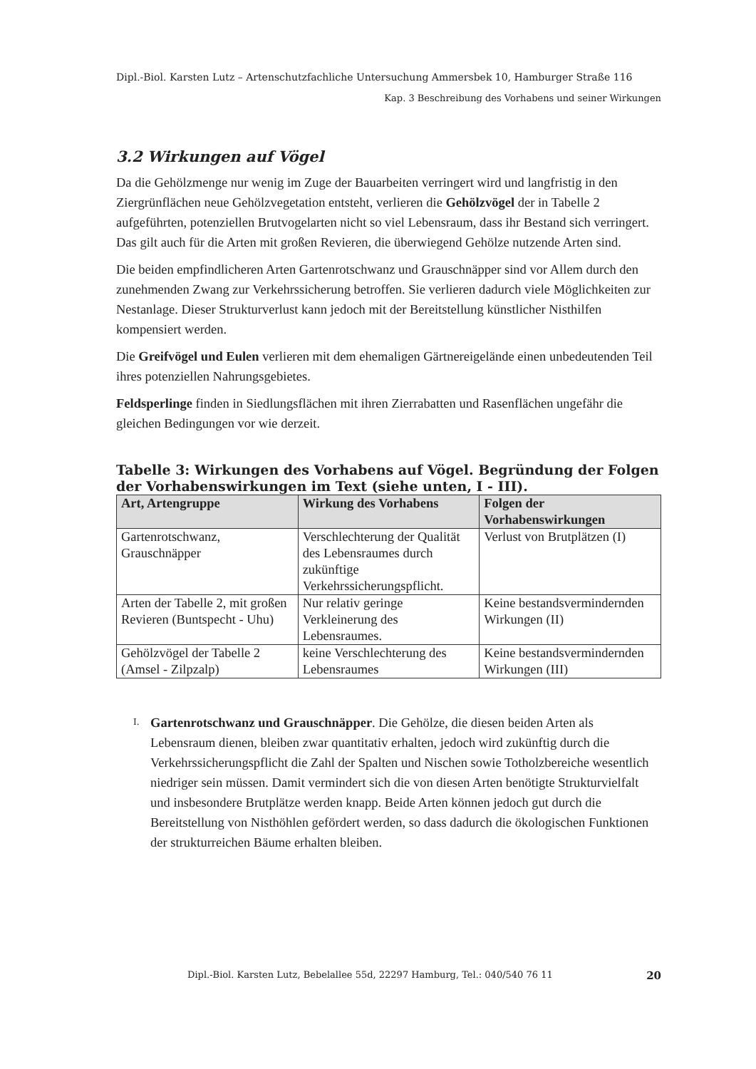Dipl.-Biol. Karsten Lutz – Artenschutzfachliche Untersuchung Ammersbek 10, Hamburger Straße 116
Kap. 3 Beschreibung des Vorhabens und seiner Wirkungen
3.2 Wirkungen auf Vögel
Da die Gehölzmenge nur wenig im Zuge der Bauarbeiten verringert wird und langfristig in den Ziergrünflächen neue Gehölzvegetation entsteht, verlieren die Gehölzvögel der in Tabelle 2 aufgeführten, potenziellen Brutvogelarten nicht so viel Lebensraum, dass ihr Bestand sich verringert. Das gilt auch für die Arten mit großen Revieren, die überwiegend Gehölze nutzende Arten sind.
Die beiden empfindlicheren Arten Gartenrotschwanz und Grauschnäpper sind vor Allem durch den zunehmenden Zwang zur Verkehrssicherung betroffen. Sie verlieren dadurch viele Möglichkeiten zur Nestanlage. Dieser Strukturverlust kann jedoch mit der Bereitstellung künstlicher Nisthilfen kompensiert werden.
Die Greifvögel und Eulen verlieren mit dem ehemaligen Gärtnereigelände einen unbedeutenden Teil ihres potenziellen Nahrungsgebietes.
Feldsperlinge finden in Siedlungsflächen mit ihren Zierrabatten und Rasenflächen ungefähr die gleichen Bedingungen vor wie derzeit.
Tabelle 3: Wirkungen des Vorhabens auf Vögel. Begründung der Folgen der Vorhabenswirkungen im Text (siehe unten, I - III).
| Art, Artengruppe | Wirkung des Vorhabens | Folgen der Vorhabenswirkungen |
| --- | --- | --- |
| Gartenrotschwanz, Grauschnäpper | Verschlechterung der Qualität des Lebensraumes durch zukünftige Verkehrssicherungspflicht. | Verlust von Brutplätzen (I) |
| Arten der Tabelle 2, mit großen Revieren (Buntspecht - Uhu) | Nur relativ geringe Verkleinerung des Lebensraumes. | Keine bestandsvermindernden Wirkungen (II) |
| Gehölzvögel der Tabelle 2 (Amsel - Zilpzalp) | keine Verschlechterung des Lebensraumes | Keine bestandsvermindernden Wirkungen (III) |
I.
Gartenrotschwanz und Grauschnäpper. Die Gehölze, die diesen beiden Arten als Lebensraum dienen, bleiben zwar quantitativ erhalten, jedoch wird zukünftig durch die Verkehrssicherungspflicht die Zahl der Spalten und Nischen sowie Totholzbereiche wesentlich niedriger sein müssen. Damit vermindert sich die von diesen Arten benötigte Strukturvielfalt und insbesondere Brutplätze werden knapp. Beide Arten können jedoch gut durch die Bereitstellung von Nisthöhlen gefördert werden, so dass dadurch die ökologischen Funktionen der strukturreichen Bäume erhalten bleiben.
Dipl.-Biol. Karsten Lutz, Bebelallee 55d, 22297 Hamburg, Tel.: 040/540 76 11 20